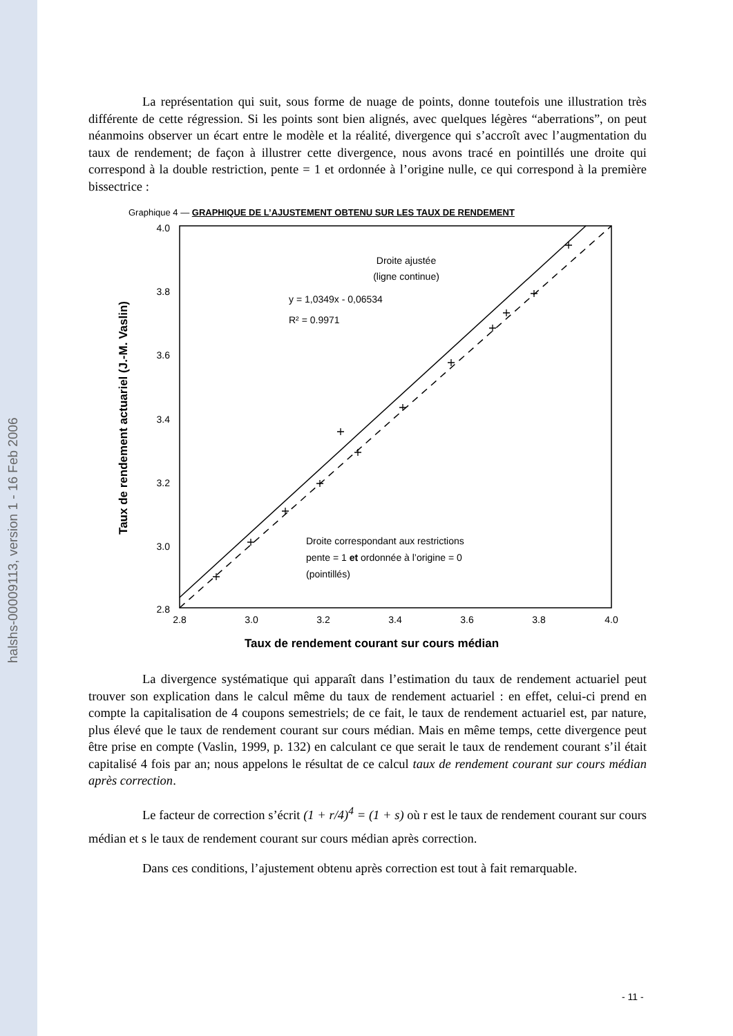halshs-00009113, version 1 - 16 Feb 2006
La représentation qui suit, sous forme de nuage de points, donne toutefois une illustration très différente de cette régression. Si les points sont bien alignés, avec quelques légères “aberrations”, on peut néanmoins observer un écart entre le modèle et la réalité, divergence qui s’accroît avec l’augmentation du taux de rendement; de façon à illustrer cette divergence, nous avons tracé en pointillés une droite qui correspond à la double restriction, pente = 1 et ordonnée à l’origine nulle, ce qui correspond à la première bissectrice :
Graphique 4 — GRAPHIQUE DE L’AJUSTEMENT OBTENU SUR LES TAUX DE RENDEMENT
4.0
3.8
3.6
3.4
3.2
3.0
2.8
2.8
3.0
3.2
3.4
3.6
3.8
4.0
Droite ajustée
(ligne continue)
y = 1,0349x - 0,06534
R² = 0.9971
Droite correspondant aux restrictions
pente = 1 et ordonnée à l’origine = 0
(pointillés)
Taux de rendement courant sur cours médian
Taux de rendement actuariel (J.-M. Vaslin)
La divergence systématique qui apparaît dans l’estimation du taux de rendement actuariel peut trouver son explication dans le calcul même du taux de rendement actuariel : en effet, celui-ci prend en compte la capitalisation de 4 coupons semestriels; de ce fait, le taux de rendement actuariel est, par nature, plus élevé que le taux de rendement courant sur cours médian. Mais en même temps, cette divergence peut être prise en compte (Vaslin, 1999, p. 132) en calculant ce que serait le taux de rendement courant s’il était capitalisé 4 fois par an; nous appelons le résultat de ce calcul taux de rendement courant sur cours médian après correction.
Le facteur de correction s’écrit (1 + r/4)<sup>4</sup> = (1 + s) où r est le taux de rendement courant sur cours médian et s le taux de rendement courant sur cours médian après correction.
Dans ces conditions, l’ajustement obtenu après correction est tout à fait remarquable.
- 11 -